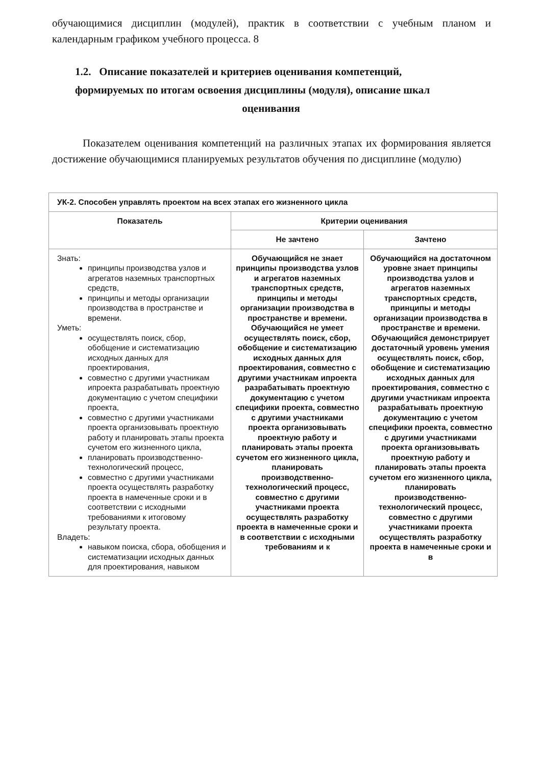обучающимися дисциплин (модулей), практик в соответствии с учебным планом и календарным графиком учебного процесса. 8
1.2. Описание показателей и критериев оценивания компетенций, формируемых по итогам освоения дисциплины (модуля), описание шкал
оценивания
Показателем оценивания компетенций на различных этапах их формирования является достижение обучающимися планируемых результатов обучения по дисциплине (модулю)
| УК-2. Способен управлять проектом на всех этапах его жизненного цикла | | |
| --- | --- | --- |
| Показатель | Критерии оценивания | |
| | Не зачтено | Зачтено |
| Знать: принципы производства узлов и агрегатов наземных транспортных средств, принципы и методы организации производства в пространстве и времени. Уметь: осуществлять поиск, сбор, обобщение и систематизацию исходных данных для проектирования, совместно с другими участникам ипроекта разрабатывать проектную документацию с учетом специфики проекта, совместно с другими участниками проекта организовывать проектную работу и планировать этапы проекта сучетом его жизненного цикла, планировать производственно-технологический процесс, совместно с другими участниками проекта осуществлять разработку проекта в намеченные сроки и в соответствии с исходными требованиями к итоговому результату проекта. Владеть: навыком поиска, сбора, обобщения и систематизации исходных данных для проектирования, навыком | Обучающийся не знает принципы производства узлов и агрегатов наземных транспортных средств, принципы и методы организации производства в пространстве и времени. Обучающийся не умеет осуществлять поиск, сбор, обобщение и систематизацию исходных данных для проектирования, совместно с другими участникам ипроекта разрабатывать проектную документацию с учетом специфики проекта, совместно с другими участниками проекта организовывать проектную работу и планировать этапы проекта сучетом его жизненного цикла, планировать производственно-технологический процесс, совместно с другими участниками проекта осуществлять разработку проекта в намеченные сроки и в соответствии с исходными требованиям и к | Обучающийся на достаточном уровне знает принципы производства узлов и агрегатов наземных транспортных средств, принципы и методы организации производства в пространстве и времени. Обучающийся демонстрирует достаточный уровень умения осуществлять поиск, сбор, обобщение и систематизацию исходных данных для проектирования, совместно с другими участникам ипроекта разрабатывать проектную документацию с учетом специфики проекта, совместно с другими участниками проекта организовывать проектную работу и планировать этапы проекта сучетом его жизненного цикла, планировать производственно-технологический процесс, совместно с другими участниками проекта осуществлять разработку проекта в намеченные сроки и в |